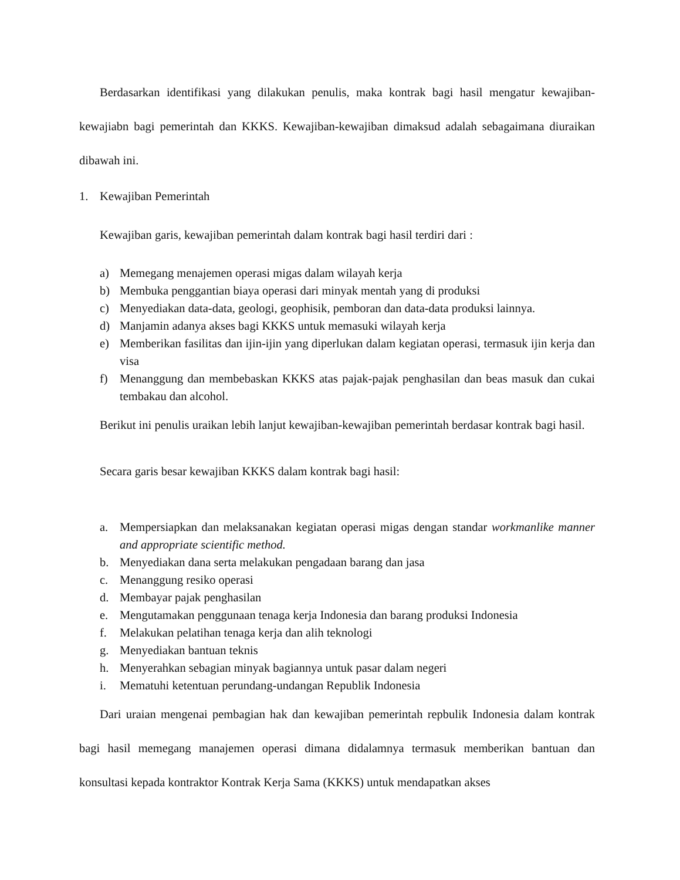Berdasarkan identifikasi yang dilakukan penulis, maka kontrak bagi hasil mengatur kewajiban-kewajiabn bagi pemerintah dan KKKS. Kewajiban-kewajiban dimaksud adalah sebagaimana diuraikan dibawah ini.
1. Kewajiban Pemerintah
Kewajiban garis, kewajiban pemerintah dalam kontrak bagi hasil terdiri dari :
a) Memegang menajemen operasi migas dalam wilayah kerja
b) Membuka penggantian biaya operasi dari minyak mentah yang di produksi
c) Menyediakan data-data, geologi, geophisik, pemboran dan data-data produksi lainnya.
d) Manjamin adanya akses bagi KKKS untuk memasuki wilayah kerja
e) Memberikan fasilitas dan ijin-ijin yang diperlukan dalam kegiatan operasi, termasuk ijin kerja dan visa
f) Menanggung dan membebaskan KKKS atas pajak-pajak penghasilan dan beas masuk dan cukai tembakau dan alcohol.
Berikut ini penulis uraikan lebih lanjut kewajiban-kewajiban pemerintah berdasar kontrak bagi hasil.
Secara garis besar kewajiban KKKS dalam kontrak bagi hasil:
a. Mempersiapkan dan melaksanakan kegiatan operasi migas dengan standar workmanlike manner and appropriate scientific method.
b. Menyediakan dana serta melakukan pengadaan barang dan jasa
c. Menanggung resiko operasi
d. Membayar pajak penghasilan
e. Mengutamakan penggunaan tenaga kerja Indonesia dan barang produksi Indonesia
f. Melakukan pelatihan tenaga kerja dan alih teknologi
g. Menyediakan bantuan teknis
h. Menyerahkan sebagian minyak bagiannya untuk pasar dalam negeri
i. Mematuhi ketentuan perundang-undangan Republik Indonesia
Dari uraian mengenai pembagian hak dan kewajiban pemerintah repbulik Indonesia dalam kontrak bagi hasil memegang manajemen operasi dimana didalamnya termasuk memberikan bantuan dan konsultasi kepada kontraktor Kontrak Kerja Sama (KKKS) untuk mendapatkan akses